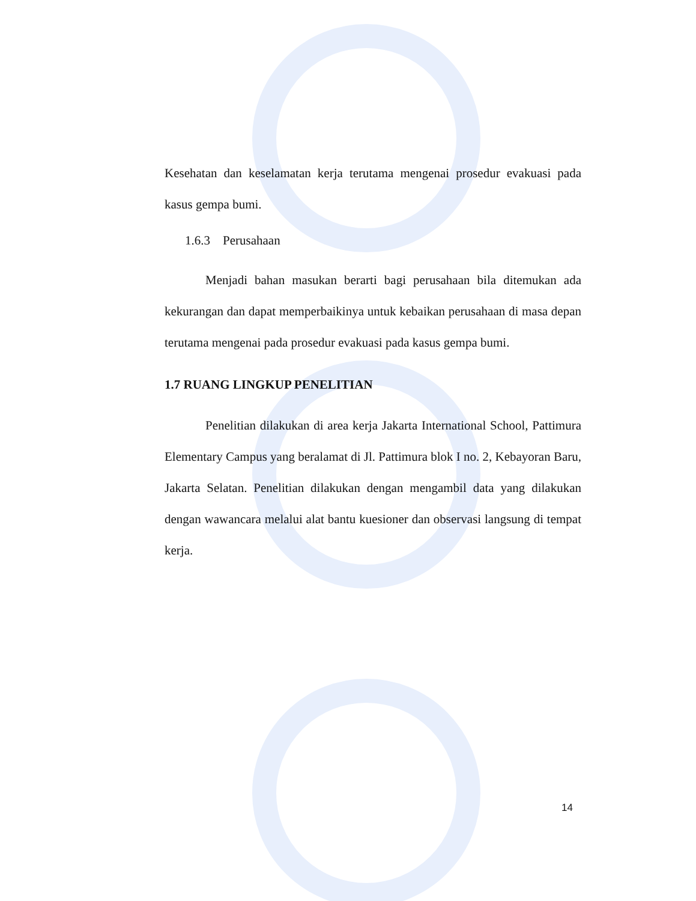Kesehatan dan keselamatan kerja terutama mengenai prosedur evakuasi pada kasus gempa bumi.
1.6.3 Perusahaan
Menjadi bahan masukan berarti bagi perusahaan bila ditemukan ada kekurangan dan dapat memperbaikinya untuk kebaikan perusahaan di masa depan terutama mengenai pada prosedur evakuasi pada kasus gempa bumi.
1.7 RUANG LINGKUP PENELITIAN
Penelitian dilakukan di area kerja Jakarta International School, Pattimura Elementary Campus yang beralamat di Jl. Pattimura blok I no. 2, Kebayoran Baru, Jakarta Selatan. Penelitian dilakukan dengan mengambil data yang dilakukan dengan wawancara melalui alat bantu kuesioner dan observasi langsung di tempat kerja.
14